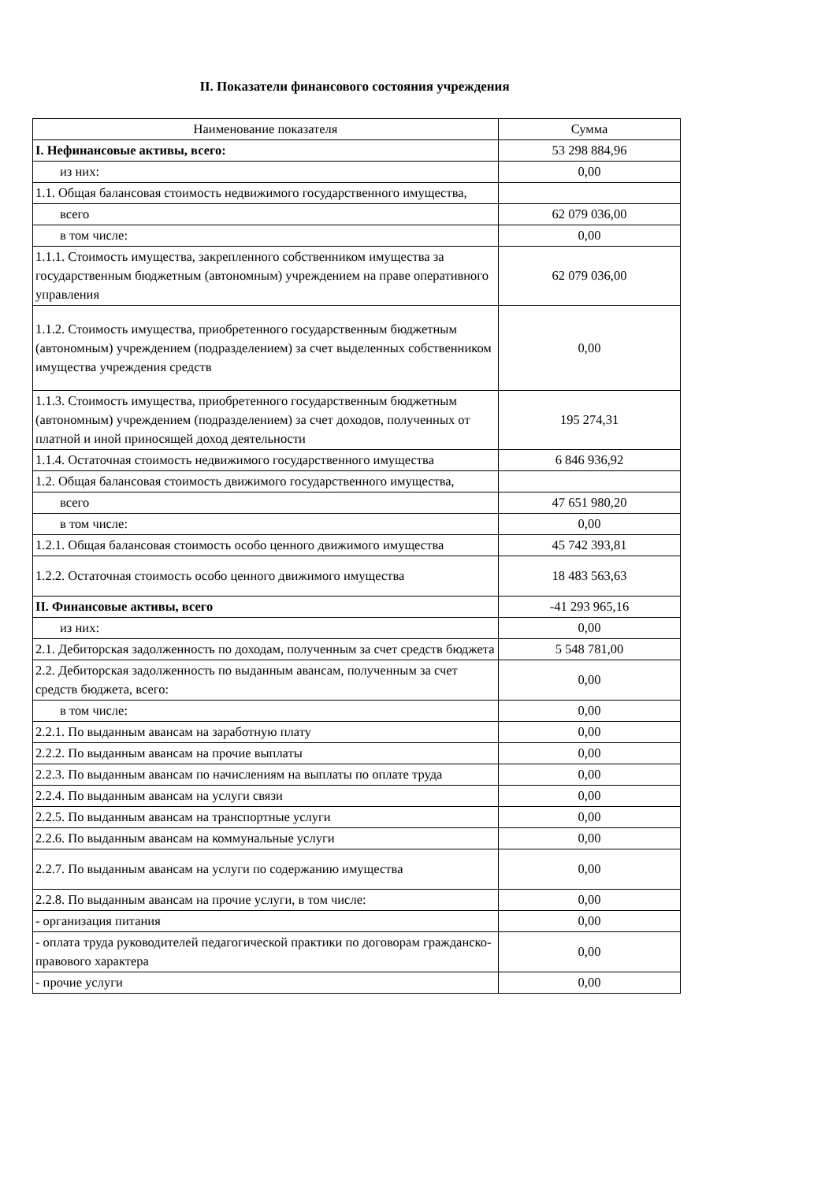II. Показатели финансового состояния учреждения
| Наименование показателя | Сумма |
| --- | --- |
| I. Нефинансовые активы, всего: | 53 298 884,96 |
| из них: | 0,00 |
| 1.1. Общая балансовая стоимость недвижимого государственного имущества, | |
| всего | 62 079 036,00 |
| в том числе: | 0,00 |
| 1.1.1. Стоимость имущества, закрепленного собственником имущества за государственным бюджетным (автономным) учреждением на праве оперативного управления | 62 079 036,00 |
| 1.1.2. Стоимость имущества, приобретенного государственным бюджетным (автономным) учреждением (подразделением) за счет выделенных собственником имущества учреждения средств | 0,00 |
| 1.1.3. Стоимость имущества, приобретенного государственным бюджетным (автономным) учреждением (подразделением) за счет доходов, полученных от платной и иной приносящей доход деятельности | 195 274,31 |
| 1.1.4. Остаточная стоимость недвижимого государственного имущества | 6 846 936,92 |
| 1.2. Общая балансовая стоимость движимого государственного имущества, | |
| всего | 47 651 980,20 |
| в том числе: | 0,00 |
| 1.2.1. Общая балансовая стоимость особо ценного движимого имущества | 45 742 393,81 |
| 1.2.2. Остаточная стоимость особо ценного движимого имущества | 18 483 563,63 |
| II. Финансовые активы, всего | -41 293 965,16 |
| из них: | 0,00 |
| 2.1. Дебиторская задолженность по доходам, полученным за счет средств бюджета | 5 548 781,00 |
| 2.2. Дебиторская задолженность по выданным авансам, полученным за счет средств бюджета, всего: | 0,00 |
| в том числе: | 0,00 |
| 2.2.1. По выданным авансам на заработную плату | 0,00 |
| 2.2.2. По выданным авансам на прочие выплаты | 0,00 |
| 2.2.3. По выданным авансам по начислениям на выплаты по оплате труда | 0,00 |
| 2.2.4. По выданным авансам на услуги связи | 0,00 |
| 2.2.5. По выданным авансам на транспортные услуги | 0,00 |
| 2.2.6. По выданным авансам на коммунальные услуги | 0,00 |
| 2.2.7. По выданным авансам на услуги по содержанию имущества | 0,00 |
| 2.2.8. По выданным авансам на прочие услуги, в том числе: | 0,00 |
| - организация питания | 0,00 |
| - оплата труда руководителей педагогической практики по договорам гражданско-правового характера | 0,00 |
| - прочие услуги | 0,00 |